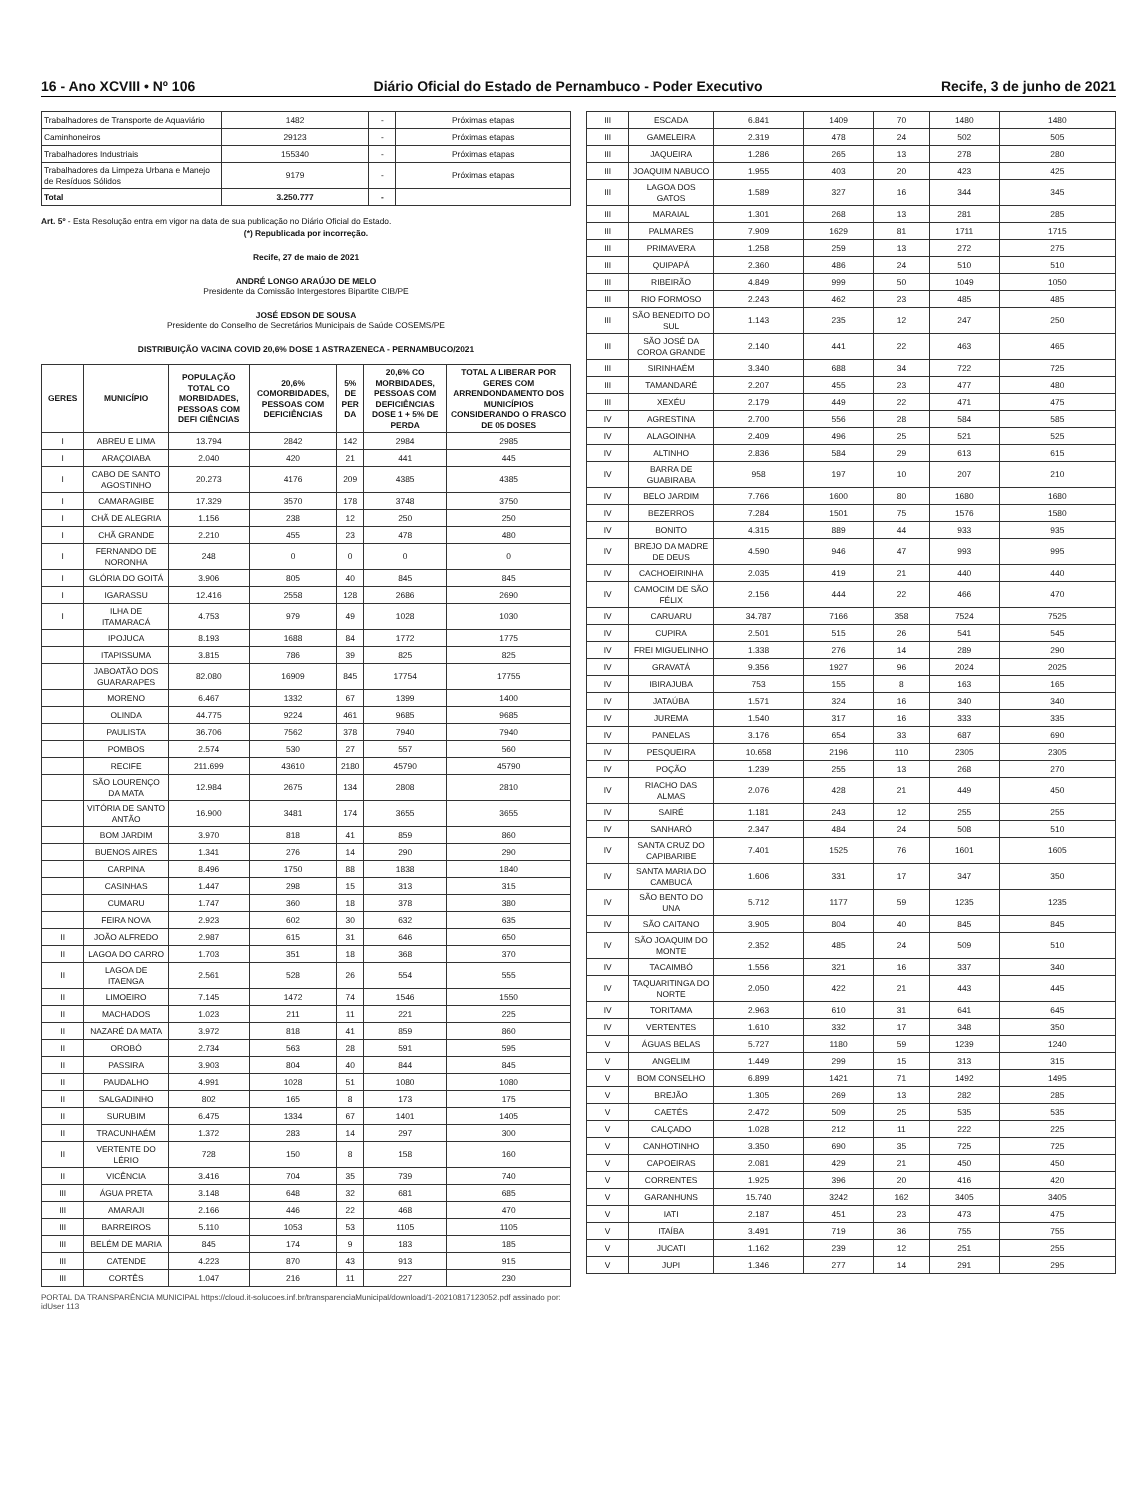16 - Ano XCVIII • Nº 106 Diário Oficial do Estado de Pernambuco - Poder Executivo Recife, 3 de junho de 2021
| Trabalhadores de Transporte de Aquaviário | 1482 | - | Próximas etapas |
| Caminhoneiros | 29123 | - | Próximas etapas |
| Trabalhadores Industriais | 155340 | - | Próximas etapas |
| Trabalhadores da Limpeza Urbana e Manejo de Resíduos Sólidos | 9179 | - | Próximas etapas |
| Total | 3.250.777 | - | |
Art. 5º - Esta Resolução entra em vigor na data de sua publicação no Diário Oficial do Estado.
(*) Republicada por incorreção.
Recife, 27 de maio de 2021
ANDRÉ LONGO ARAÚJO DE MELO
Presidente da Comissão Intergestores Bipartite CIB/PE
JOSÉ EDSON DE SOUSA
Presidente do Conselho de Secretários Municipais de Saúde COSEMS/PE
DISTRIBUIÇÃO VACINA COVID 20,6% DOSE 1 ASTRAZENECA - PERNAMBUCO/2021
| GERES | MUNICÍPIO | POPULAÇÃO TOTAL CO MORBIDADES, PESSOAS COM DEFI CIÊNCIAS | 20,6% COMORBIDADES, PESSOAS COM DEFICIÊNCIAS | 5% DE PER DA | 20,6% CO MORBIDADES, PESSOAS COM DEFICIÊNCIAS DOSE 1 + 5% DE PERDA | TOTAL A LIBERAR POR GERES COM ARRENDONDAMENTO DOS MUNICÍPIOS CONSIDERANDO O FRASCO DE 05 DOSES |
| --- | --- | --- | --- | --- | --- | --- |
| I | ABREU E LIMA | 13.794 | 2842 | 142 | 2984 | 2985 |
| I | ARAÇOIABA | 2.040 | 420 | 21 | 441 | 445 |
| I | CABO DE SANTO AGOSTINHO | 20.273 | 4176 | 209 | 4385 | 4385 |
| I | CAMARAGIBE | 17.329 | 3570 | 178 | 3748 | 3750 |
| I | CHÃ DE ALEGRIA | 1.156 | 238 | 12 | 250 | 250 |
| I | CHÃ GRANDE | 2.210 | 455 | 23 | 478 | 480 |
| I | FERNANDO DE NORONHA | 248 | 0 | 0 | 0 | 0 |
| I | GLÓRIA DO GOITÁ | 3.906 | 805 | 40 | 845 | 845 |
| I | IGARASSU | 12.416 | 2558 | 128 | 2686 | 2690 |
| I | ILHA DE ITAMARACÁ | 4.753 | 979 | 49 | 1028 | 1030 |
| | IPOJUCA | 8.193 | 1688 | 84 | 1772 | 1775 |
| | ITAPISSUMA | 3.815 | 786 | 39 | 825 | 825 |
| | JABOATÃO DOS GUARARAPES | 82.080 | 16909 | 845 | 17754 | 17755 |
| | MORENO | 6.467 | 1332 | 67 | 1399 | 1400 |
| | OLINDA | 44.775 | 9224 | 461 | 9685 | 9685 |
| | PAULISTA | 36.706 | 7562 | 378 | 7940 | 7940 |
| | POMBOS | 2.574 | 530 | 27 | 557 | 560 |
| | RECIFE | 211.699 | 43610 | 2180 | 45790 | 45790 |
| | SÃO LOURENÇO DA MATA | 12.984 | 2675 | 134 | 2808 | 2810 |
| | VITÓRIA DE SANTO ANTÃO | 16.900 | 3481 | 174 | 3655 | 3655 |
| | BOM JARDIM | 3.970 | 818 | 41 | 859 | 860 |
| | BUENOS AIRES | 1.341 | 276 | 14 | 290 | 290 |
| | CARPINA | 8.496 | 1750 | 88 | 1838 | 1840 |
| | CASINHAS | 1.447 | 298 | 15 | 313 | 315 |
| | CUMARU | 1.747 | 360 | 18 | 378 | 380 |
| | FEIRA NOVA | 2.923 | 602 | 30 | 632 | 635 |
| II | JOÃO ALFREDO | 2.987 | 615 | 31 | 646 | 650 |
| II | LAGOA DO CARRO | 1.703 | 351 | 18 | 368 | 370 |
| II | LAGOA DE ITAENGA | 2.561 | 528 | 26 | 554 | 555 |
| II | LIMOEIRO | 7.145 | 1472 | 74 | 1546 | 1550 |
| II | MACHADOS | 1.023 | 211 | 11 | 221 | 225 |
| II | NAZARÉ DA MATA | 3.972 | 818 | 41 | 859 | 860 |
| II | OROBÓ | 2.734 | 563 | 28 | 591 | 595 |
| II | PASSIRA | 3.903 | 804 | 40 | 844 | 845 |
| II | PAUDALHO | 4.991 | 1028 | 51 | 1080 | 1080 |
| II | SALGADINHO | 802 | 165 | 8 | 173 | 175 |
| II | SURUBIM | 6.475 | 1334 | 67 | 1401 | 1405 |
| II | TRACUNHAÉM | 1.372 | 283 | 14 | 297 | 300 |
| II | VERTENTE DO LÉRIO | 728 | 150 | 8 | 158 | 160 |
| II | VICÊNCIA | 3.416 | 704 | 35 | 739 | 740 |
| III | ÁGUA PRETA | 3.148 | 648 | 32 | 681 | 685 |
| III | AMARAJI | 2.166 | 446 | 22 | 468 | 470 |
| III | BARREIROS | 5.110 | 1053 | 53 | 1105 | 1105 |
| III | BELÉM DE MARIA | 845 | 174 | 9 | 183 | 185 |
| III | CATENDE | 4.223 | 870 | 43 | 913 | 915 |
| III | CORTÊS | 1.047 | 216 | 11 | 227 | 230 |
PORTAL DA TRANSPARÊNCIA MUNICIPAL https://cloud.it-solucoes.inf.br/transparenciaMunicipal/download/1-20210817123052.pdf assinado por: idUser 113
| III | ESCADA | 6.841 | 1409 | 70 | 1480 | 1480 |
| III | GAMELEIRA | 2.319 | 478 | 24 | 502 | 505 |
| III | JAQUEIRA | 1.286 | 265 | 13 | 278 | 280 |
| III | JOAQUIM NABUCO | 1.955 | 403 | 20 | 423 | 425 |
| III | LAGOA DOS GATOS | 1.589 | 327 | 16 | 344 | 345 |
| III | MARAIAL | 1.301 | 268 | 13 | 281 | 285 |
| III | PALMARES | 7.909 | 1629 | 81 | 1711 | 1715 |
| III | PRIMAVERA | 1.258 | 259 | 13 | 272 | 275 |
| III | QUIPAPÁ | 2.360 | 486 | 24 | 510 | 510 |
| III | RIBEIRÃO | 4.849 | 999 | 50 | 1049 | 1050 |
| III | RIO FORMOSO | 2.243 | 462 | 23 | 485 | 485 |
| III | SÃO BENEDITO DO SUL | 1.143 | 235 | 12 | 247 | 250 |
| III | SÃO JOSÉ DA COROA GRANDE | 2.140 | 441 | 22 | 463 | 465 |
| III | SIRINHAÉM | 3.340 | 688 | 34 | 722 | 725 |
| III | TAMANDARÉ | 2.207 | 455 | 23 | 477 | 480 |
| III | XEXÉU | 2.179 | 449 | 22 | 471 | 475 |
| IV | AGRESTINA | 2.700 | 556 | 28 | 584 | 585 |
| IV | ALAGOINHA | 2.409 | 496 | 25 | 521 | 525 |
| IV | ALTINHO | 2.836 | 584 | 29 | 613 | 615 |
| IV | BARRA DE GUABIRABA | 958 | 197 | 10 | 207 | 210 |
| IV | BELO JARDIM | 7.766 | 1600 | 80 | 1680 | 1680 |
| IV | BEZERROS | 7.284 | 1501 | 75 | 1576 | 1580 |
| IV | BONITO | 4.315 | 889 | 44 | 933 | 935 |
| IV | BREJO DA MADRE DE DEUS | 4.590 | 946 | 47 | 993 | 995 |
| IV | CACHOEIRINHA | 2.035 | 419 | 21 | 440 | 440 |
| IV | CAMOCIM DE SÃO FÉLIX | 2.156 | 444 | 22 | 466 | 470 |
| IV | CARUARU | 34.787 | 7166 | 358 | 7524 | 7525 |
| IV | CUPIRA | 2.501 | 515 | 26 | 541 | 545 |
| IV | FREI MIGUELINHO | 1.338 | 276 | 14 | 289 | 290 |
| IV | GRAVATÁ | 9.356 | 1927 | 96 | 2024 | 2025 |
| IV | IBIRAJUBA | 753 | 155 | 8 | 163 | 165 |
| IV | JATAÚBA | 1.571 | 324 | 16 | 340 | 340 |
| IV | JUREMA | 1.540 | 317 | 16 | 333 | 335 |
| IV | PANELAS | 3.176 | 654 | 33 | 687 | 690 |
| IV | PESQUEIRA | 10.658 | 2196 | 110 | 2305 | 2305 |
| IV | POÇÃO | 1.239 | 255 | 13 | 268 | 270 |
| IV | RIACHO DAS ALMAS | 2.076 | 428 | 21 | 449 | 450 |
| IV | SAIRÉ | 1.181 | 243 | 12 | 255 | 255 |
| IV | SANHARÓ | 2.347 | 484 | 24 | 508 | 510 |
| IV | SANTA CRUZ DO CAPIBARIBE | 7.401 | 1525 | 76 | 1601 | 1605 |
| IV | SANTA MARIA DO CAMBUCÁ | 1.606 | 331 | 17 | 347 | 350 |
| IV | SÃO BENTO DO UNA | 5.712 | 1177 | 59 | 1235 | 1235 |
| IV | SÃO CAITANO | 3.905 | 804 | 40 | 845 | 845 |
| IV | SÃO JOAQUIM DO MONTE | 2.352 | 485 | 24 | 509 | 510 |
| IV | TACAIMBÓ | 1.556 | 321 | 16 | 337 | 340 |
| IV | TAQUARITINGA DO NORTE | 2.050 | 422 | 21 | 443 | 445 |
| IV | TORITAMA | 2.963 | 610 | 31 | 641 | 645 |
| IV | VERTENTES | 1.610 | 332 | 17 | 348 | 350 |
| V | ÁGUAS BELAS | 5.727 | 1180 | 59 | 1239 | 1240 |
| V | ANGELIM | 1.449 | 299 | 15 | 313 | 315 |
| V | BOM CONSELHO | 6.899 | 1421 | 71 | 1492 | 1495 |
| V | BREJÃO | 1.305 | 269 | 13 | 282 | 285 |
| V | CAETÉS | 2.472 | 509 | 25 | 535 | 535 |
| V | CALÇADO | 1.028 | 212 | 11 | 222 | 225 |
| V | CANHOTINHO | 3.350 | 690 | 35 | 725 | 725 |
| V | CAPOEIRAS | 2.081 | 429 | 21 | 450 | 450 |
| V | CORRENTES | 1.925 | 396 | 20 | 416 | 420 |
| V | GARANHUNS | 15.740 | 3242 | 162 | 3405 | 3405 |
| V | IATI | 2.187 | 451 | 23 | 473 | 475 |
| V | ITAÍBA | 3.491 | 719 | 36 | 755 | 755 |
| V | JUCATI | 1.162 | 239 | 12 | 251 | 255 |
| V | JUPI | 1.346 | 277 | 14 | 291 | 295 |